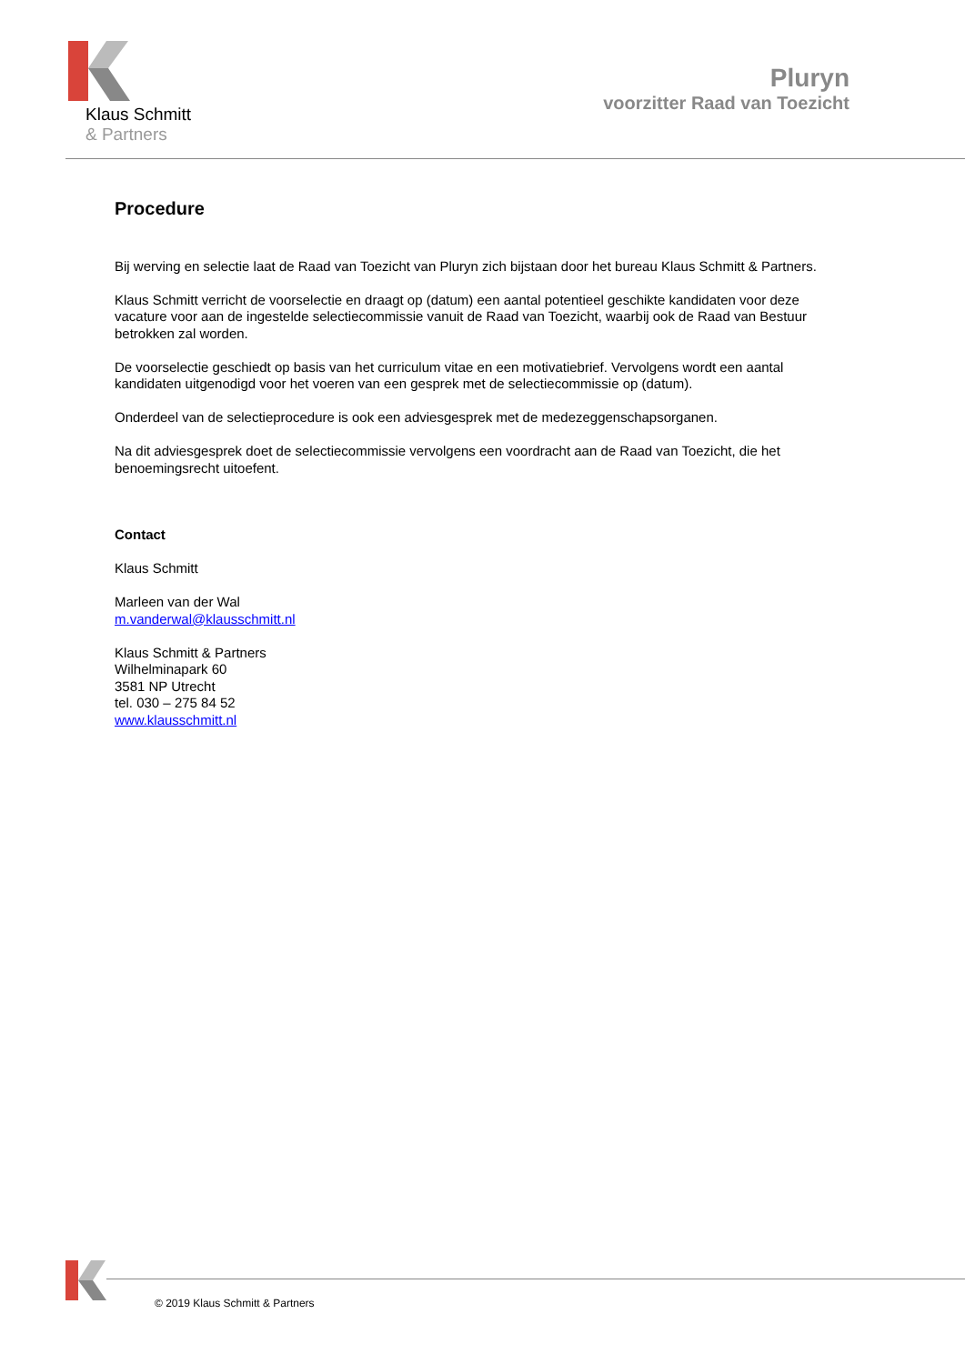Klaus Schmitt
& Partners
Pluryn
voorzitter Raad van Toezicht
Procedure
Bij werving en selectie laat de Raad van Toezicht van Pluryn zich bijstaan door het bureau Klaus Schmitt & Partners.
Klaus Schmitt verricht de voorselectie en draagt op (datum) een aantal potentieel geschikte kandidaten voor deze vacature voor aan de ingestelde selectiecommissie vanuit de Raad van Toezicht, waarbij ook de Raad van Bestuur betrokken zal worden.
De voorselectie geschiedt op basis van het curriculum vitae en een motivatiebrief. Vervolgens wordt een aantal kandidaten uitgenodigd voor het voeren van een gesprek met de selectiecommissie op (datum).
Onderdeel van de selectieprocedure is ook een adviesgesprek met de medezeggenschapsorganen.
Na dit adviesgesprek doet de selectiecommissie vervolgens een voordracht aan de Raad van Toezicht, die het benoemingsrecht uitoefent.
Contact
Klaus Schmitt
Marleen van der Wal
m.vanderwal@klausschmitt.nl
Klaus Schmitt & Partners
Wilhelminapark 60
3581 NP Utrecht
tel. 030 – 275 84 52
www.klausschmitt.nl
© 2019 Klaus Schmitt & Partners